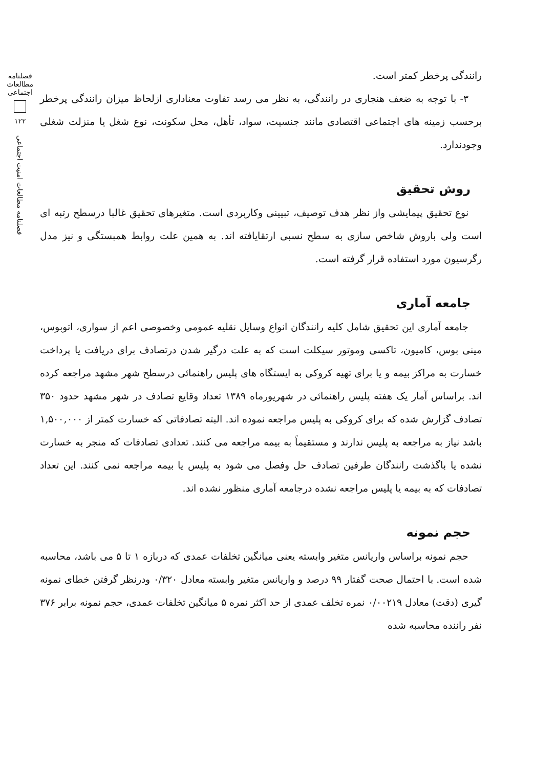رانندگی پرخطر کمتر است.
۳- با توجه به ضعف هنجاری در رانندگی، به نظر می رسد تفاوت معناداری ازلحاظ میزان رانندگی پرخطر برحسب زمینه های اجتماعی اقتصادی مانند جنسیت، سواد، تأهل، محل سکونت، نوع شغل یا منزلت شغلی وجودندارد.
روش تحقیق
نوع تحقیق پیمایشی واز نظر هدف توصیف، تبیینی وکاربردی است. متغیرهای تحقیق غالبا درسطح رتبه ای است ولی باروش شاخص سازی به سطح نسبی ارتقایافته اند. به همین علت روابط همبستگی و نیز مدل رگرسیون مورد استفاده قرار گرفته است.
جامعه آماری
جامعه آماری این تحقیق شامل کلیه رانندگان انواع وسایل نقلیه عمومی وخصوصی اعم از سواری، اتوبوس، مینی بوس، کامیون، تاکسی وموتور سیکلت است که به علت درگیر شدن درتصادف برای دریافت یا پرداخت خسارت به مراکز بیمه و یا برای تهیه کروکی به ایستگاه های پلیس راهنمائی درسطح شهر مشهد مراجعه کرده اند. براساس آمار یک هفته پلیس راهنمائی در شهریورماه ۱۳۸۹ تعداد وقایع تصادف در شهر مشهد حدود ۳۵۰ تصادف گزارش شده که برای کروکی به پلیس مراجعه نموده اند. البته تصادفاتی که خسارت کمتر از ۱,۵۰۰,۰۰۰ باشد نیاز به مراجعه به پلیس ندارند و مستقیماً به بیمه مراجعه می کنند. تعدادی تصادفات که منجر به خسارت نشده یا باگذشت رانندگان طرفین تصادف حل وفصل می شود به پلیس یا بیمه مراجعه نمی کنند. این تعداد تصادفات که به بیمه یا پلیس مراجعه نشده درجامعه آماری منظور نشده اند.
حجم نمونه
حجم نمونه براساس واریانس متغیر وابسته یعنی میانگین تخلفات عمدی که دربازه ۱ تا ۵ می باشد، محاسبه شده است. با احتمال صحت گفتار ۹۹ درصد و واریانس متغیر وابسته معادل ۰/۳۲۰ ودرنظر گرفتن خطای نمونه گیری (دقت) معادل ۰/۰۰۲۱۹ نمره تخلف عمدی از حد اکثر نمره ۵ میانگین تخلفات عمدی، حجم نمونه برابر ۳۷۶ نفر راننده محاسبه شده
فصلنامه مطالعات اجتماعی
۱۲۲
فصلنامه مطالعات امنیت اجتماعی